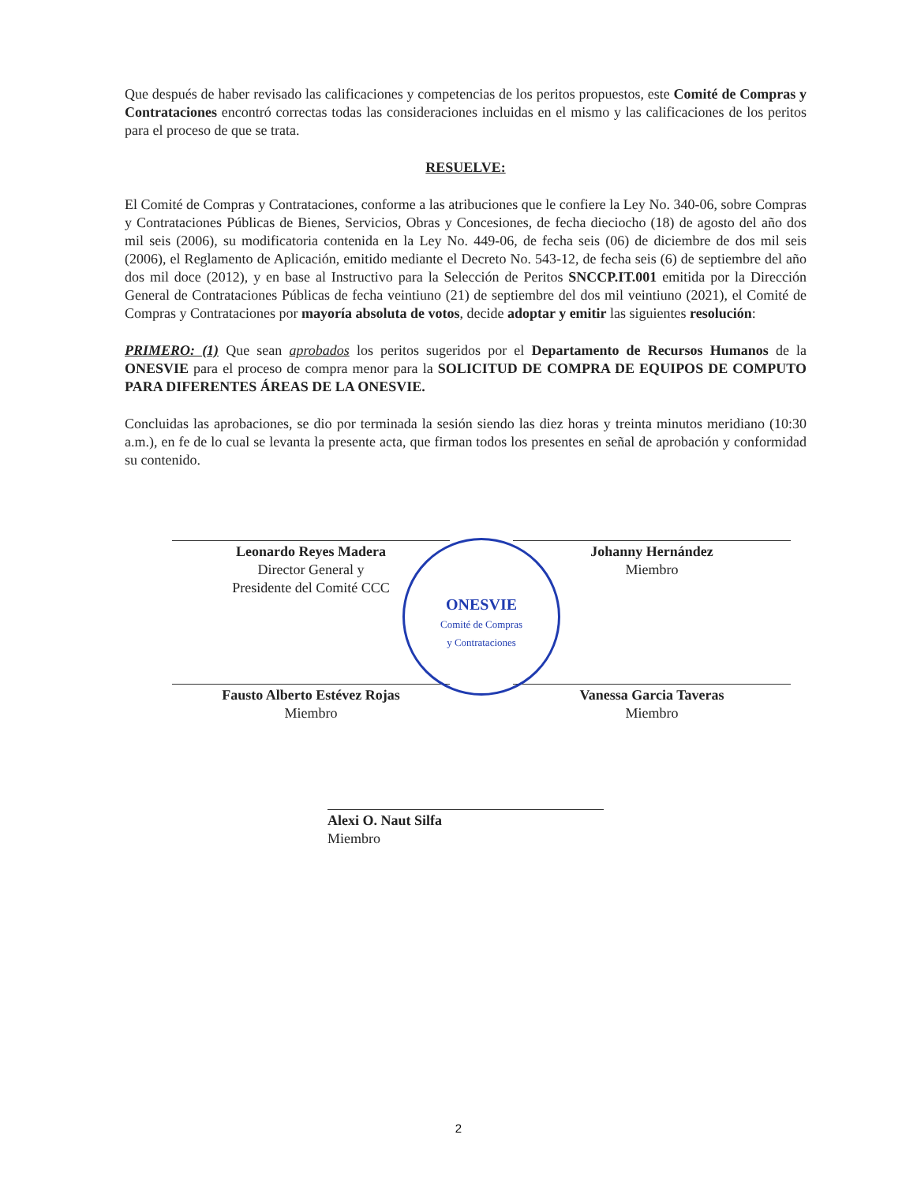Que después de haber revisado las calificaciones y competencias de los peritos propuestos, este Comité de Compras y Contrataciones encontró correctas todas las consideraciones incluidas en el mismo y las calificaciones de los peritos para el proceso de que se trata.
RESUELVE:
El Comité de Compras y Contrataciones, conforme a las atribuciones que le confiere la Ley No. 340-06, sobre Compras y Contrataciones Públicas de Bienes, Servicios, Obras y Concesiones, de fecha dieciocho (18) de agosto del año dos mil seis (2006), su modificatoria contenida en la Ley No. 449-06, de fecha seis (06) de diciembre de dos mil seis (2006), el Reglamento de Aplicación, emitido mediante el Decreto No. 543-12, de fecha seis (6) de septiembre del año dos mil doce (2012), y en base al Instructivo para la Selección de Peritos SNCCP.IT.001 emitida por la Dirección General de Contrataciones Públicas de fecha veintiuno (21) de septiembre del dos mil veintiuno (2021), el Comité de Compras y Contrataciones por mayoría absoluta de votos, decide adoptar y emitir las siguientes resolución:
PRIMERO: (1) Que sean aprobados los peritos sugeridos por el Departamento de Recursos Humanos de la ONESVIE para el proceso de compra menor para la SOLICITUD DE COMPRA DE EQUIPOS DE COMPUTO PARA DIFERENTES ÁREAS DE LA ONESVIE.
Concluidas las aprobaciones, se dio por terminada la sesión siendo las diez horas y treinta minutos meridiano (10:30 a.m.), en fe de lo cual se levanta la presente acta, que firman todos los presentes en señal de aprobación y conformidad su contenido.
Leonardo Reyes Madera
Director General y
Presidente del Comité CCC
Johanny Hernández
Miembro
Fausto Alberto Estévez Rojas
Miembro
Vanessa Garcia Taveras
Miembro
Alexi O. Naut Silfa
Miembro
ONESVIE
Comité de Compras
y Contrataciones
2